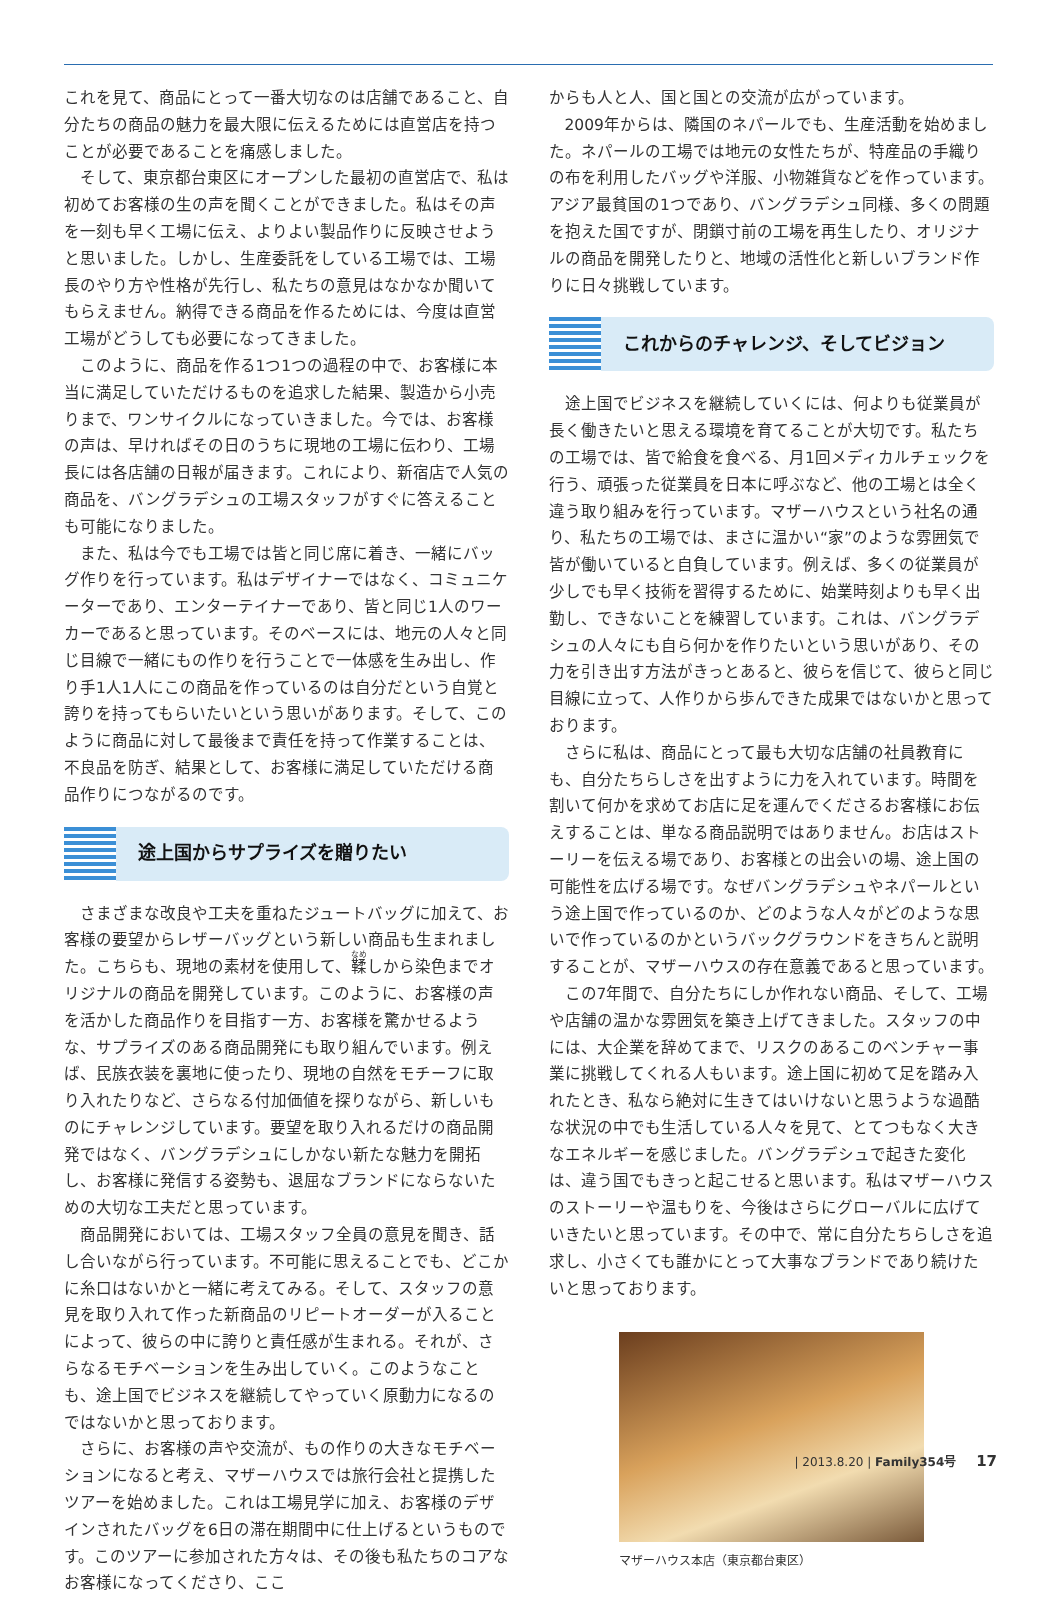これを見て、商品にとって一番大切なのは店舗であること、自分たちの商品の魅力を最大限に伝えるためには直営店を持つことが必要であることを痛感しました。
そして、東京都台東区にオープンした最初の直営店で、私は初めてお客様の生の声を聞くことができました。私はその声を一刻も早く工場に伝え、よりよい製品作りに反映させようと思いました。しかし、生産委託をしている工場では、工場長のやり方や性格が先行し、私たちの意見はなかなか聞いてもらえません。納得できる商品を作るためには、今度は直営工場がどうしても必要になってきました。
このように、商品を作る1つ1つの過程の中で、お客様に本当に満足していただけるものを追求した結果、製造から小売りまで、ワンサイクルになっていきました。今では、お客様の声は、早ければその日のうちに現地の工場に伝わり、工場長には各店舗の日報が届きます。これにより、新宿店で人気の商品を、バングラデシュの工場スタッフがすぐに答えることも可能になりました。
また、私は今でも工場では皆と同じ席に着き、一緒にバッグ作りを行っています。私はデザイナーではなく、コミュニケーターであり、エンターテイナーであり、皆と同じ1人のワーカーであると思っています。そのベースには、地元の人々と同じ目線で一緒にもの作りを行うことで一体感を生み出し、作り手1人1人にこの商品を作っているのは自分だという自覚と誇りを持ってもらいたいという思いがあります。そして、このように商品に対して最後まで責任を持って作業することは、不良品を防ぎ、結果として、お客様に満足していただける商品作りにつながるのです。
途上国からサプライズを贈りたい
さまざまな改良や工夫を重ねたジュートバッグに加えて、お客様の要望からレザーバッグという新しい商品も生まれました。こちらも、現地の素材を使用して、鞣しから染色までオリジナルの商品を開発しています。このように、お客様の声を活かした商品作りを目指す一方、お客様を驚かせるような、サプライズのある商品開発にも取り組んでいます。例えば、民族衣装を裏地に使ったり、現地の自然をモチーフに取り入れたりなど、さらなる付加価値を探りながら、新しいものにチャレンジしています。要望を取り入れるだけの商品開発ではなく、バングラデシュにしかない新たな魅力を開拓し、お客様に発信する姿勢も、退屈なブランドにならないための大切な工夫だと思っています。
商品開発においては、工場スタッフ全員の意見を聞き、話し合いながら行っています。不可能に思えることでも、どこかに糸口はないかと一緒に考えてみる。そして、スタッフの意見を取り入れて作った新商品のリピートオーダーが入ることによって、彼らの中に誇りと責任感が生まれる。それが、さらなるモチベーションを生み出していく。このようなことも、途上国でビジネスを継続してやっていく原動力になるのではないかと思っております。
さらに、お客様の声や交流が、もの作りの大きなモチベーションになると考え、マザーハウスでは旅行会社と提携したツアーを始めました。これは工場見学に加え、お客様のデザインされたバッグを6日の滞在期間中に仕上げるというものです。このツアーに参加された方々は、その後も私たちのコアなお客様になってくださり、ここ
からも人と人、国と国との交流が広がっています。
2009年からは、隣国のネパールでも、生産活動を始めました。ネパールの工場では地元の女性たちが、特産品の手織りの布を利用したバッグや洋服、小物雑貨などを作っています。アジア最貧国の1つであり、バングラデシュ同様、多くの問題を抱えた国ですが、閉鎖寸前の工場を再生したり、オリジナルの商品を開発したりと、地域の活性化と新しいブランド作りに日々挑戦しています。
これからのチャレンジ、そしてビジョン
途上国でビジネスを継続していくには、何よりも従業員が長く働きたいと思える環境を育てることが大切です。私たちの工場では、皆で給食を食べる、月1回メディカルチェックを行う、頑張った従業員を日本に呼ぶなど、他の工場とは全く違う取り組みを行っています。マザーハウスという社名の通り、私たちの工場では、まさに温かい“家”のような雰囲気で皆が働いていると自負しています。例えば、多くの従業員が少しでも早く技術を習得するために、始業時刻よりも早く出勤し、できないことを練習しています。これは、バングラデシュの人々にも自ら何かを作りたいという思いがあり、その力を引き出す方法がきっとあると、彼らを信じて、彼らと同じ目線に立って、人作りから歩んできた成果ではないかと思っております。
さらに私は、商品にとって最も大切な店舗の社員教育にも、自分たちらしさを出すように力を入れています。時間を割いて何かを求めてお店に足を運んでくださるお客様にお伝えすることは、単なる商品説明ではありません。お店はストーリーを伝える場であり、お客様との出会いの場、途上国の可能性を広げる場です。なぜバングラデシュやネパールという途上国で作っているのか、どのような人々がどのような思いで作っているのかというバックグラウンドをきちんと説明することが、マザーハウスの存在意義であると思っています。
この7年間で、自分たちにしか作れない商品、そして、工場や店舗の温かな雰囲気を築き上げてきました。スタッフの中には、大企業を辞めてまで、リスクのあるこのベンチャー事業に挑戦してくれる人もいます。途上国に初めて足を踏み入れたとき、私なら絶対に生きてはいけないと思うような過酷な状況の中でも生活している人々を見て、とてつもなく大きなエネルギーを感じました。バングラデシュで起きた変化は、違う国でもきっと起こせると思います。私はマザーハウスのストーリーや温もりを、今後はさらにグローバルに広げていきたいと思っています。その中で、常に自分たちらしさを追求し、小さくても誰かにとって大事なブランドであり続けたいと思っております。
マザーハウス本店（東京都台東区）
| 2013.8.20 | Family354号 17